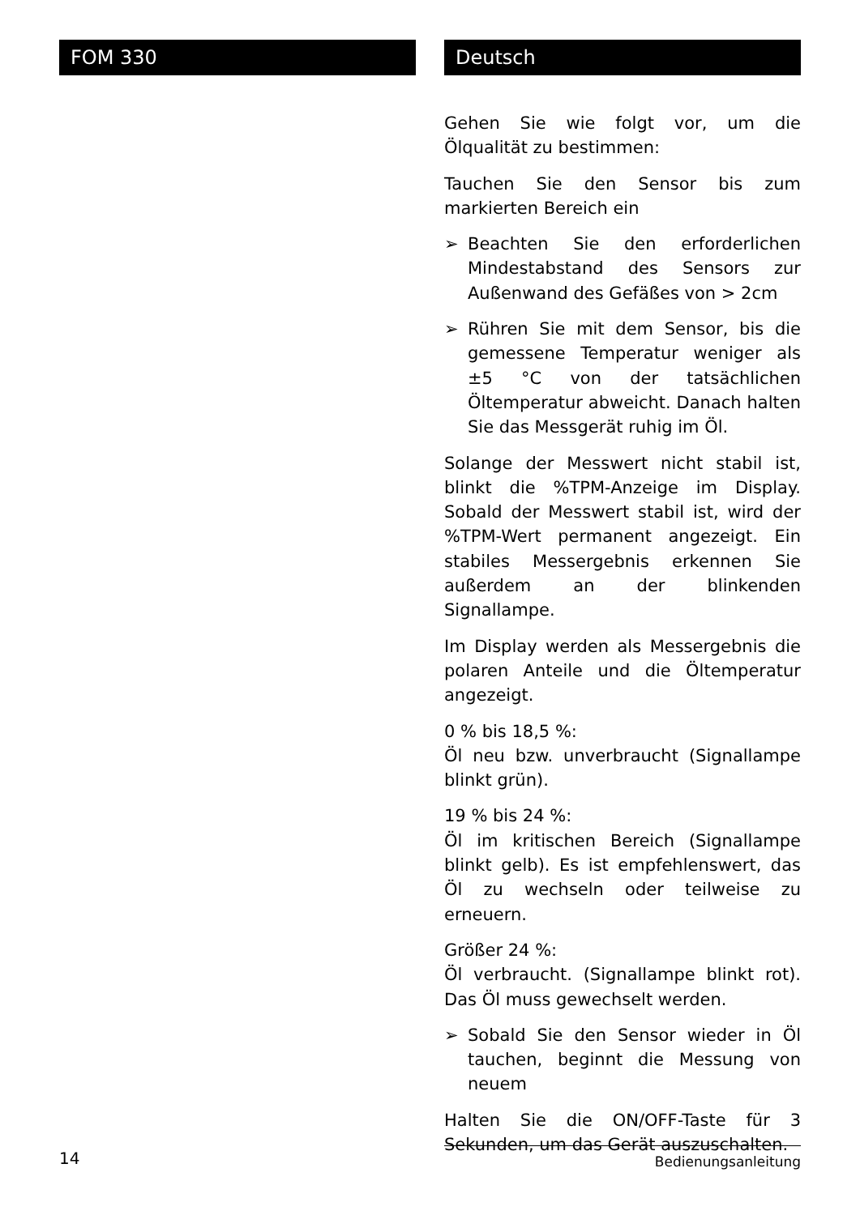FOM 330 Deutsch
Gehen Sie wie folgt vor, um die Ölqualität zu bestimmen:
Tauchen Sie den Sensor bis zum markierten Bereich ein
➢ Beachten Sie den erforderlichen Mindestabstand des Sensors zur Außenwand des Gefäßes von > 2cm
➢ Rühren Sie mit dem Sensor, bis die gemessene Temperatur weniger als ±5 °C von der tatsächlichen Öltemperatur abweicht. Danach halten Sie das Messgerät ruhig im Öl.
Solange der Messwert nicht stabil ist, blinkt die %TPM-Anzeige im Display. Sobald der Messwert stabil ist, wird der %TPM-Wert permanent angezeigt. Ein stabiles Messergebnis erkennen Sie außerdem an der blinkenden Signallampe.
Im Display werden als Messergebnis die polaren Anteile und die Öltemperatur angezeigt.
0 % bis 18,5 %:
Öl neu bzw. unverbraucht (Signallampe blinkt grün).
19 % bis 24 %:
Öl im kritischen Bereich (Signallampe blinkt gelb). Es ist empfehlenswert, das Öl zu wechseln oder teilweise zu erneuern.
Größer 24 %:
Öl verbraucht. (Signallampe blinkt rot). Das Öl muss gewechselt werden.
➢ Sobald Sie den Sensor wieder in Öl tauchen, beginnt die Messung von neuem
Halten Sie die ON/OFF-Taste für 3 Sekunden, um das Gerät auszuschalten.
14 Bedienungsanleitung